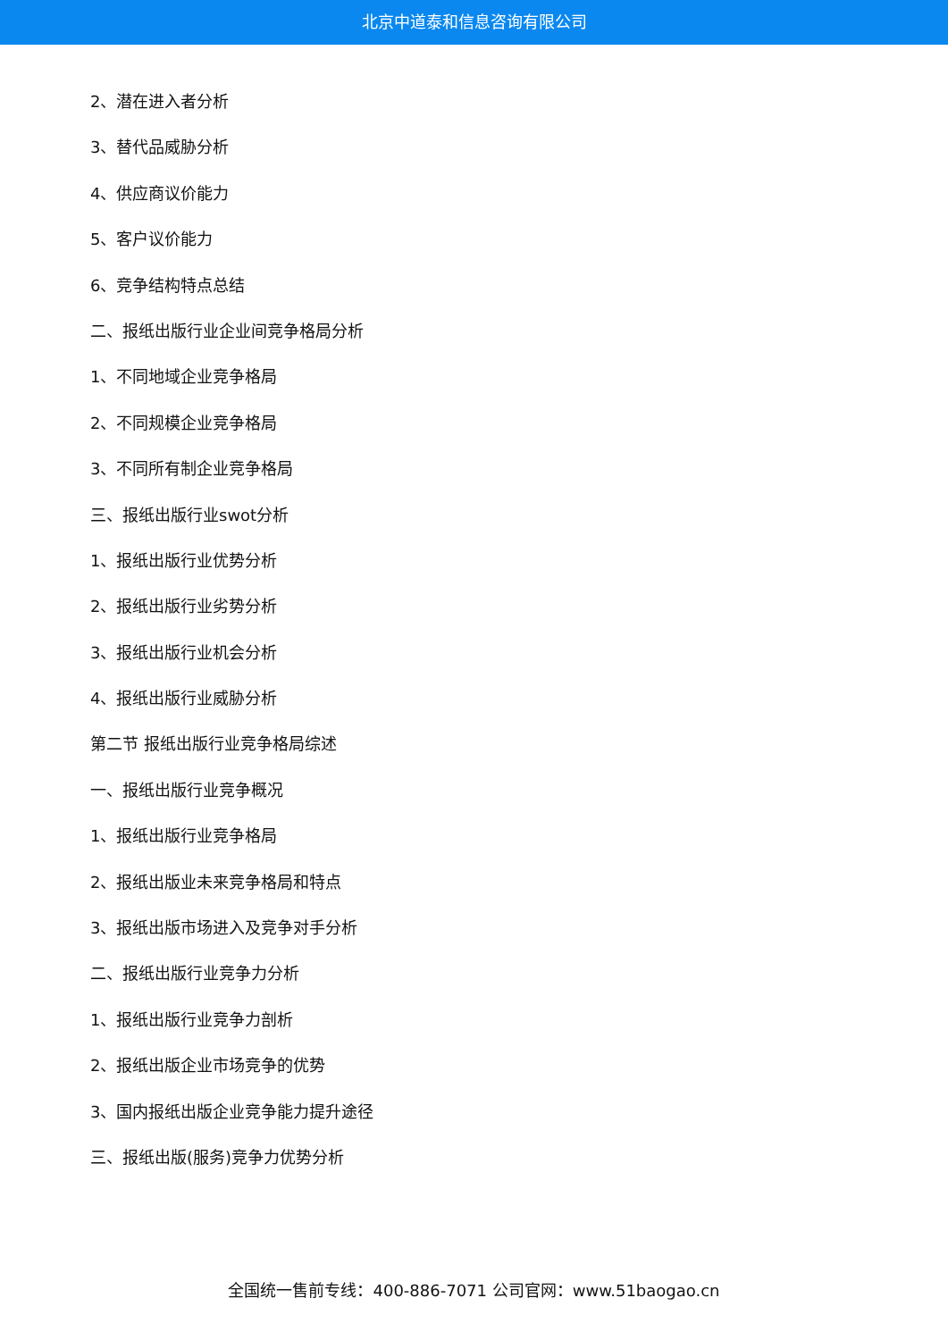北京中道泰和信息咨询有限公司
2、潜在进入者分析
3、替代品威胁分析
4、供应商议价能力
5、客户议价能力
6、竞争结构特点总结
二、报纸出版行业企业间竞争格局分析
1、不同地域企业竞争格局
2、不同规模企业竞争格局
3、不同所有制企业竞争格局
三、报纸出版行业swot分析
1、报纸出版行业优势分析
2、报纸出版行业劣势分析
3、报纸出版行业机会分析
4、报纸出版行业威胁分析
第二节 报纸出版行业竞争格局综述
一、报纸出版行业竞争概况
1、报纸出版行业竞争格局
2、报纸出版业未来竞争格局和特点
3、报纸出版市场进入及竞争对手分析
二、报纸出版行业竞争力分析
1、报纸出版行业竞争力剖析
2、报纸出版企业市场竞争的优势
3、国内报纸出版企业竞争能力提升途径
三、报纸出版(服务)竞争力优势分析
全国统一售前专线：400-886-7071 公司官网：www.51baogao.cn